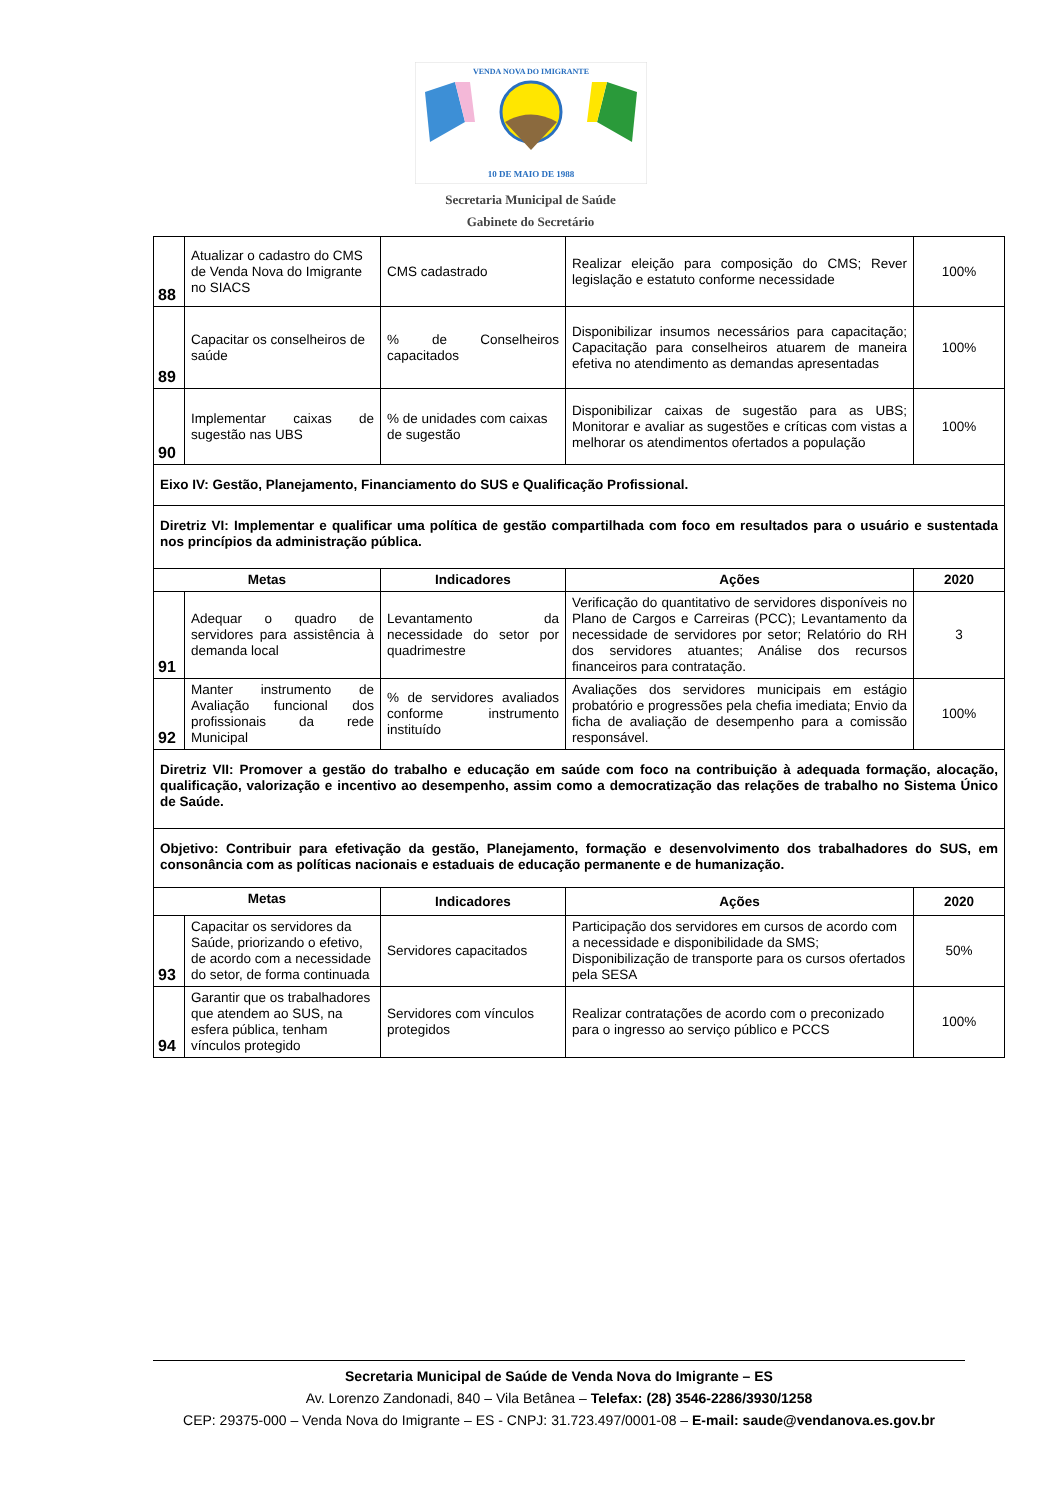10 DE MAIO DE 1988
VENDA NOVA DO IMIGRANTE
Secretaria Municipal de Saúde
Gabinete do Secretário
| 88 | Atualizar o cadastro do CMS de Venda Nova do Imigrante no SIACS | CMS cadastrado | Realizar eleição para composição do CMS; Rever legislação e estatuto conforme necessidade | 100% |
| 89 | Capacitar os conselheiros de saúde | % de Conselheiros capacitados | Disponibilizar insumos necessários para capacitação; Capacitação para conselheiros atuarem de maneira efetiva no atendimento as demandas apresentadas | 100% |
| 90 | Implementar caixas de sugestão nas UBS | % de unidades com caixas de sugestão | Disponibilizar caixas de sugestão para as UBS; Monitorar e avaliar as sugestões e críticas com vistas a melhorar os atendimentos ofertados a população | 100% |
| Eixo IV: Gestão, Planejamento, Financiamento do SUS e Qualificação Profissional. | | | | |
| Diretriz VI: Implementar e qualificar uma política de gestão compartilhada com foco em resultados para o usuário e sustentada nos princípios da administração pública. | | | | |
| Metas | | Indicadores | Ações | 2020 |
| 91 | Adequar o quadro de servidores para assistência à demanda local | Levantamento da necessidade do setor por quadrimestre | Verificação do quantitativo de servidores disponíveis no Plano de Cargos e Carreiras (PCC); Levantamento da necessidade de servidores por setor; Relatório do RH dos servidores atuantes; Análise dos recursos financeiros para contratação. | 3 |
| 92 | Manter instrumento de Avaliação funcional dos profissionais da rede Municipal | % de servidores avaliados conforme instrumento instituído | Avaliações dos servidores municipais em estágio probatório e progressões pela chefia imediata; Envio da ficha de avaliação de desempenho para a comissão responsável. | 100% |
| Diretriz VII: Promover a gestão do trabalho e educação em saúde com foco na contribuição à adequada formação, alocação, qualificação, valorização e incentivo ao desempenho, assim como a democratização das relações de trabalho no Sistema Único de Saúde. | | | | |
| Objetivo: Contribuir para efetivação da gestão, Planejamento, formação e desenvolvimento dos trabalhadores do SUS, em consonância com as políticas nacionais e estaduais de educação permanente e de humanização. | | | | |
| Metas | | Indicadores | Ações | 2020 |
| 93 | Capacitar os servidores da Saúde, priorizando o efetivo, de acordo com a necessidade do setor, de forma continuada | Servidores capacitados | Participação dos servidores em cursos de acordo com a necessidade e disponibilidade da SMS; Disponibilização de transporte para os cursos ofertados pela SESA | 50% |
| 94 | Garantir que os trabalhadores que atendem ao SUS, na esfera pública, tenham vínculos protegido | Servidores com vínculos protegidos | Realizar contratações de acordo com o preconizado para o ingresso ao serviço público e PCCS | 100% |
Secretaria Municipal de Saúde de Venda Nova do Imigrante – ES
Av. Lorenzo Zandonadi, 840 – Vila Betânea – Telefax: (28) 3546-2286/3930/1258
CEP: 29375-000 – Venda Nova do Imigrante – ES - CNPJ: 31.723.497/0001-08 – E-mail: saude@vendanova.es.gov.br